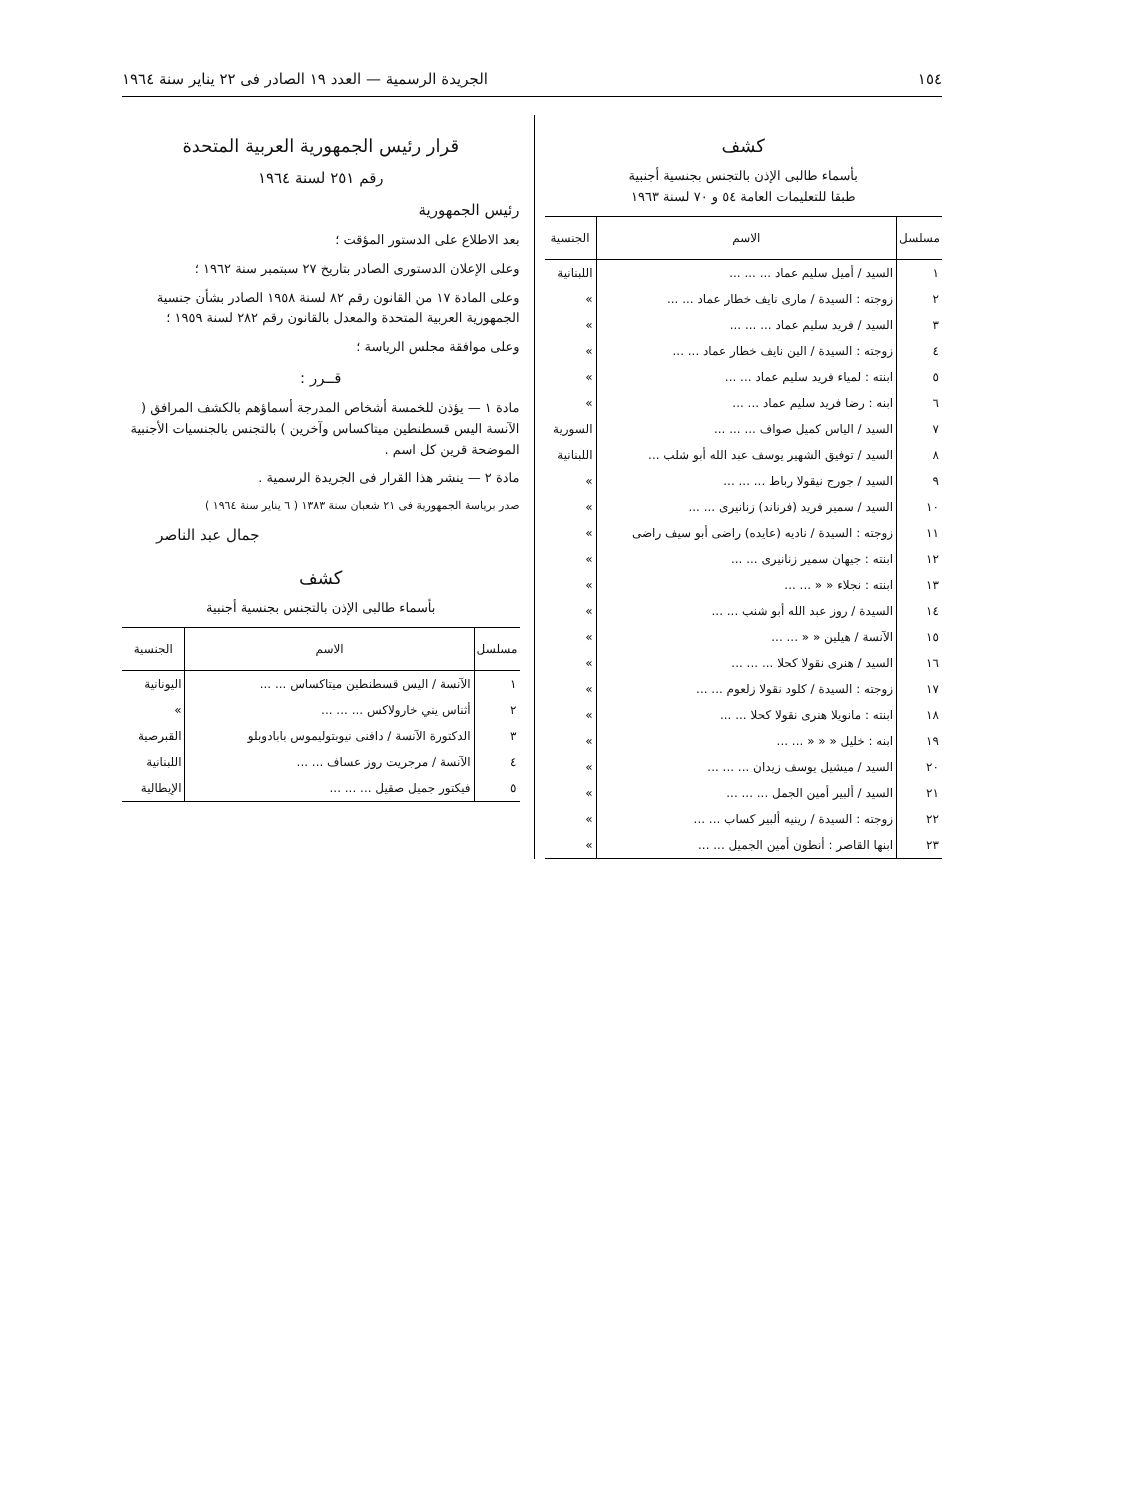١٥٤ الجريدة الرسمية — العدد ١٩ الصادر فى ٢٢ يناير سنة ١٩٦٤
كشف
بأسماء طالبى الإذن بالتجنس بجنسية أجنبية
طبقا للتعليمات العامة ٥٤ و ٧٠ لسنة ١٩٦٣
| مسلسل | الاسم | الجنسية |
| --- | --- | --- |
| ١ | السيد / أميل سليم عماد ... ... ... | اللبنانية |
| ٢ | زوجته : السيدة / مارى نايف خطار عماد ... ... | » |
| ٣ | السيد / فريد سليم عماد ... ... ... | » |
| ٤ | زوجته : السيدة / الين نايف خطار عماد ... ... | » |
| ٥ | ابنته : لمياء فريد سليم عماد ... ... | » |
| ٦ | ابنه : رضا فريد سليم عماد ... ... | » |
| ٧ | السيد / الياس كميل صواف ... ... ... | السورية |
| ٨ | السيد / توفيق الشهير يوسف عبد الله أبو شلب ... | اللبنانية |
| ٩ | السيد / جورج نيقولا رباط ... ... ... | » |
| ١٠ | السيد / سمير فريد (فرناند) زنانيرى ... ... | » |
| ١١ | زوجته : السيدة / ناديه (عايده) راضى أبو سيف راضى | » |
| ١٢ | ابنته : جيهان سمير زنانيرى ... ... | » |
| ١٣ | ابنته : نجلاء « « ... ... | » |
| ١٤ | السيدة / روز عبد الله أبو شنب ... ... | » |
| ١٥ | الآنسة / هيلين « « ... ... | » |
| ١٦ | السيد / هنرى نقولا كحلا ... ... ... | » |
| ١٧ | زوجته : السيدة / كلود نقولا زلعوم ... ... | » |
| ١٨ | ابنته : مانويلا هنرى نقولا كحلا ... ... | » |
| ١٩ | ابنه : خليل « « « ... ... | » |
| ٢٠ | السيد / ميشيل يوسف زيدان ... ... ... | » |
| ٢١ | السيد / ألبير أمين الجمل ... ... ... | » |
| ٢٢ | زوجته : السيدة / رينيه ألبير كساب ... ... | » |
| ٢٣ | ابنها القاصر : أنطون أمين الجميل ... ... | » |
قرار رئيس الجمهورية العربية المتحدة
رقم ٢٥١ لسنة ١٩٦٤
رئيس الجمهورية
بعد الاطلاع على الدستور المؤقت ؛
وعلى الإعلان الدستورى الصادر بتاريخ ٢٧ سبتمبر سنة ١٩٦٢ ؛
وعلى المادة ١٧ من القانون رقم ٨٢ لسنة ١٩٥٨ الصادر بشأن جنسية الجمهورية العربية المتحدة والمعدل بالقانون رقم ٢٨٢ لسنة ١٩٥٩ ؛
وعلى موافقة مجلس الرياسة ؛
قــرر :
مادة ١ — يؤذن للخمسة أشخاص المدرجة أسماؤهم بالكشف المرافق ( الآنسة اليس قسطنطين ميتاكساس وآخرين ) بالتجنس بالجنسيات الأجنبية الموضحة قرين كل اسم .
مادة ٢ — ينشر هذا القرار فى الجريدة الرسمية .
صدر برياسة الجمهورية فى ٢١ شعبان سنة ١٣٨٣ ( ٦ يناير سنة ١٩٦٤ )
جمال عبد الناصر
كشف
بأسماء طالبى الإذن بالتجنس بجنسية أجنبية
| مسلسل | الاسم | الجنسية |
| --- | --- | --- |
| ١ | الآنسة / اليس قسطنطين ميتاكساس ... ... | اليونانية |
| ٢ | أثناس يني خارولاكس ... ... ... | » |
| ٣ | الدكتورة الآنسة / دافنى نيوبتوليموس بابادوبلو | القبرصية |
| ٤ | الآنسة / مرجريت روز عساف ... ... | اللبنانية |
| ٥ | فيكتور جميل صقيل ... ... ... | الإيطالية |